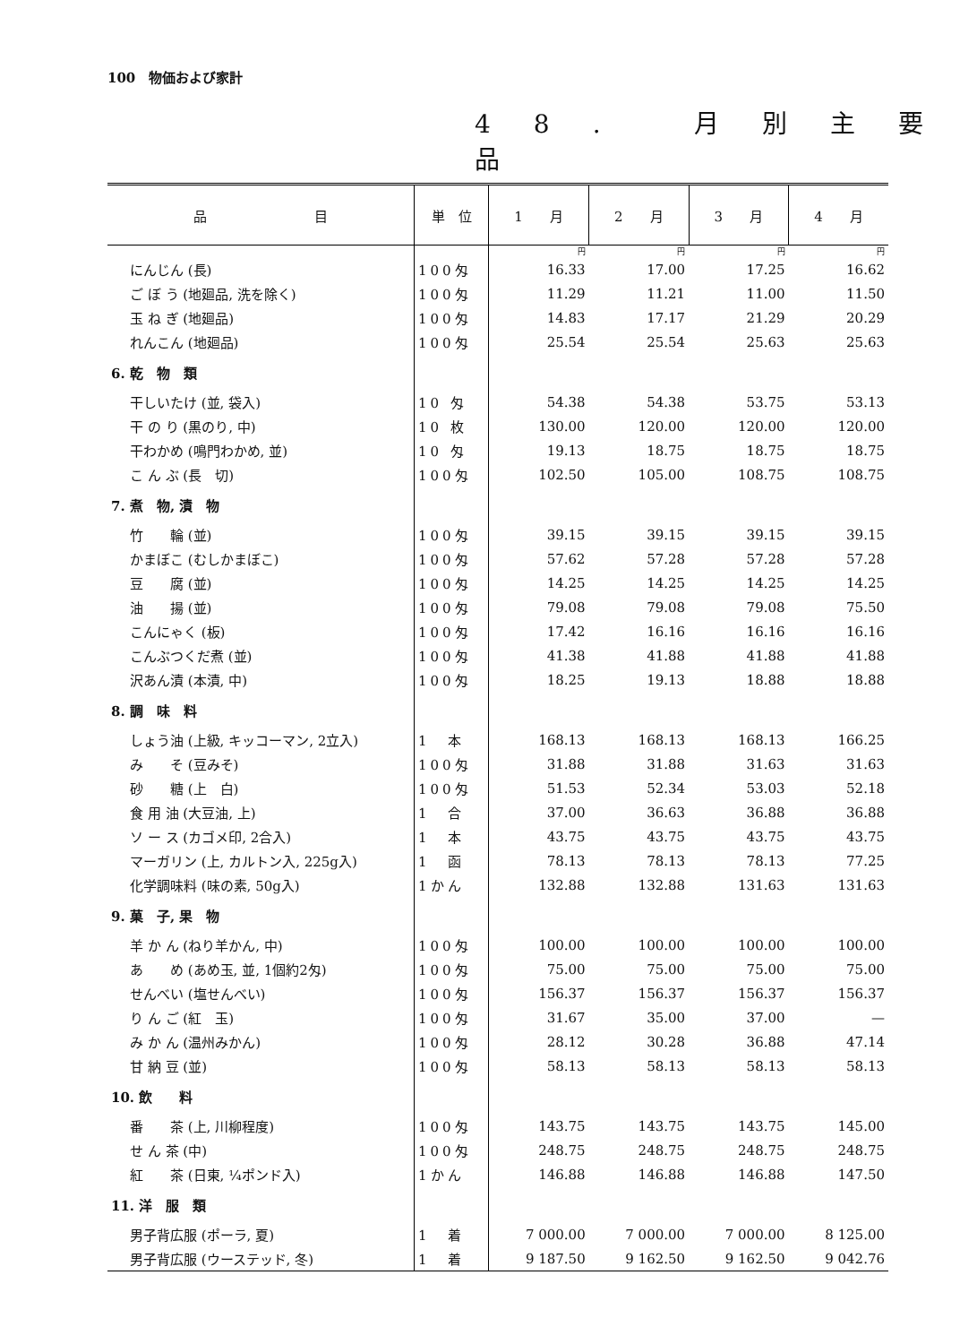100　物価および家計
48. 月別主要品
| 品 目 | 単 位 | 1 月 | 2 月 | 3 月 | 4 月 |
| --- | --- | --- | --- | --- | --- |
| | | 円 | 円 | 円 | 円 |
| にんじん (長) | 100匁 | 16.33 | 17.00 | 17.25 | 16.62 |
| ご ぼ う (地廻品, 洗を除く) | 100匁 | 11.29 | 11.21 | 11.00 | 11.50 |
| 玉 ね ぎ (地廻品) | 100匁 | 14.83 | 17.17 | 21.29 | 20.29 |
| れんこん (地廻品) | 100匁 | 25.54 | 25.54 | 25.63 | 25.63 |
| 6. 乾 物 類 | | | | | |
| 干しいたけ (並, 袋入) | 10 匁 | 54.38 | 54.38 | 53.75 | 53.13 |
| 干 の り (黒のり, 中) | 10 枚 | 130.00 | 120.00 | 120.00 | 120.00 |
| 干わかめ (鳴門わかめ, 並) | 10 匁 | 19.13 | 18.75 | 18.75 | 18.75 |
| こ ん ぶ (長 切) | 100匁 | 102.50 | 105.00 | 108.75 | 108.75 |
| 7. 煮 物, 漬 物 | | | | | |
| 竹 輪 (並) | 100匁 | 39.15 | 39.15 | 39.15 | 39.15 |
| かまぼこ (むしかまぼこ) | 100匁 | 57.62 | 57.28 | 57.28 | 57.28 |
| 豆 腐 (並) | 100匁 | 14.25 | 14.25 | 14.25 | 14.25 |
| 油 揚 (並) | 100匁 | 79.08 | 79.08 | 79.08 | 75.50 |
| こんにゃく (板) | 100匁 | 17.42 | 16.16 | 16.16 | 16.16 |
| こんぶつくだ煮 (並) | 100匁 | 41.38 | 41.88 | 41.88 | 41.88 |
| 沢あん漬 (本漬, 中) | 100匁 | 18.25 | 19.13 | 18.88 | 18.88 |
| 8. 調 味 料 | | | | | |
| しょう油 (上級, キッコーマン, 2立入) | 1 本 | 168.13 | 168.13 | 168.13 | 166.25 |
| み そ (豆みそ) | 100匁 | 31.88 | 31.88 | 31.63 | 31.63 |
| 砂 糖 (上 白) | 100匁 | 51.53 | 52.34 | 53.03 | 52.18 |
| 食 用 油 (大豆油, 上) | 1 合 | 37.00 | 36.63 | 36.88 | 36.88 |
| ソ ー ス (カゴメ印, 2合入) | 1 本 | 43.75 | 43.75 | 43.75 | 43.75 |
| マーガリン (上, カルトン入, 225g入) | 1 函 | 78.13 | 78.13 | 78.13 | 77.25 |
| 化学調味料 (味の素, 50g入) | 1かん | 132.88 | 132.88 | 131.63 | 131.63 |
| 9. 菓 子, 果 物 | | | | | |
| 羊 か ん (ねり羊かん, 中) | 100匁 | 100.00 | 100.00 | 100.00 | 100.00 |
| あ め (あめ玉, 並, 1個約2匁) | 100匁 | 75.00 | 75.00 | 75.00 | 75.00 |
| せんべい (塩せんべい) | 100匁 | 156.37 | 156.37 | 156.37 | 156.37 |
| り ん ご (紅 玉) | 100匁 | 31.67 | 35.00 | 37.00 | — |
| み か ん (温州みかん) | 100匁 | 28.12 | 30.28 | 36.88 | 47.14 |
| 甘 納 豆 (並) | 100匁 | 58.13 | 58.13 | 58.13 | 58.13 |
| 10. 飲 料 | | | | | |
| 番 茶 (上, 川柳程度) | 100匁 | 143.75 | 143.75 | 143.75 | 145.00 |
| せ ん 茶 (中) | 100匁 | 248.75 | 248.75 | 248.75 | 248.75 |
| 紅 茶 (日東, ¼ポンド入) | 1かん | 146.88 | 146.88 | 146.88 | 147.50 |
| 11. 洋 服 類 | | | | | |
| 男子背広服 (ポーラ, 夏) | 1 着 | 7 000.00 | 7 000.00 | 7 000.00 | 8 125.00 |
| 男子背広服 (ウーステッド, 冬) | 1 着 | 9 187.50 | 9 162.50 | 9 162.50 | 9 042.76 |